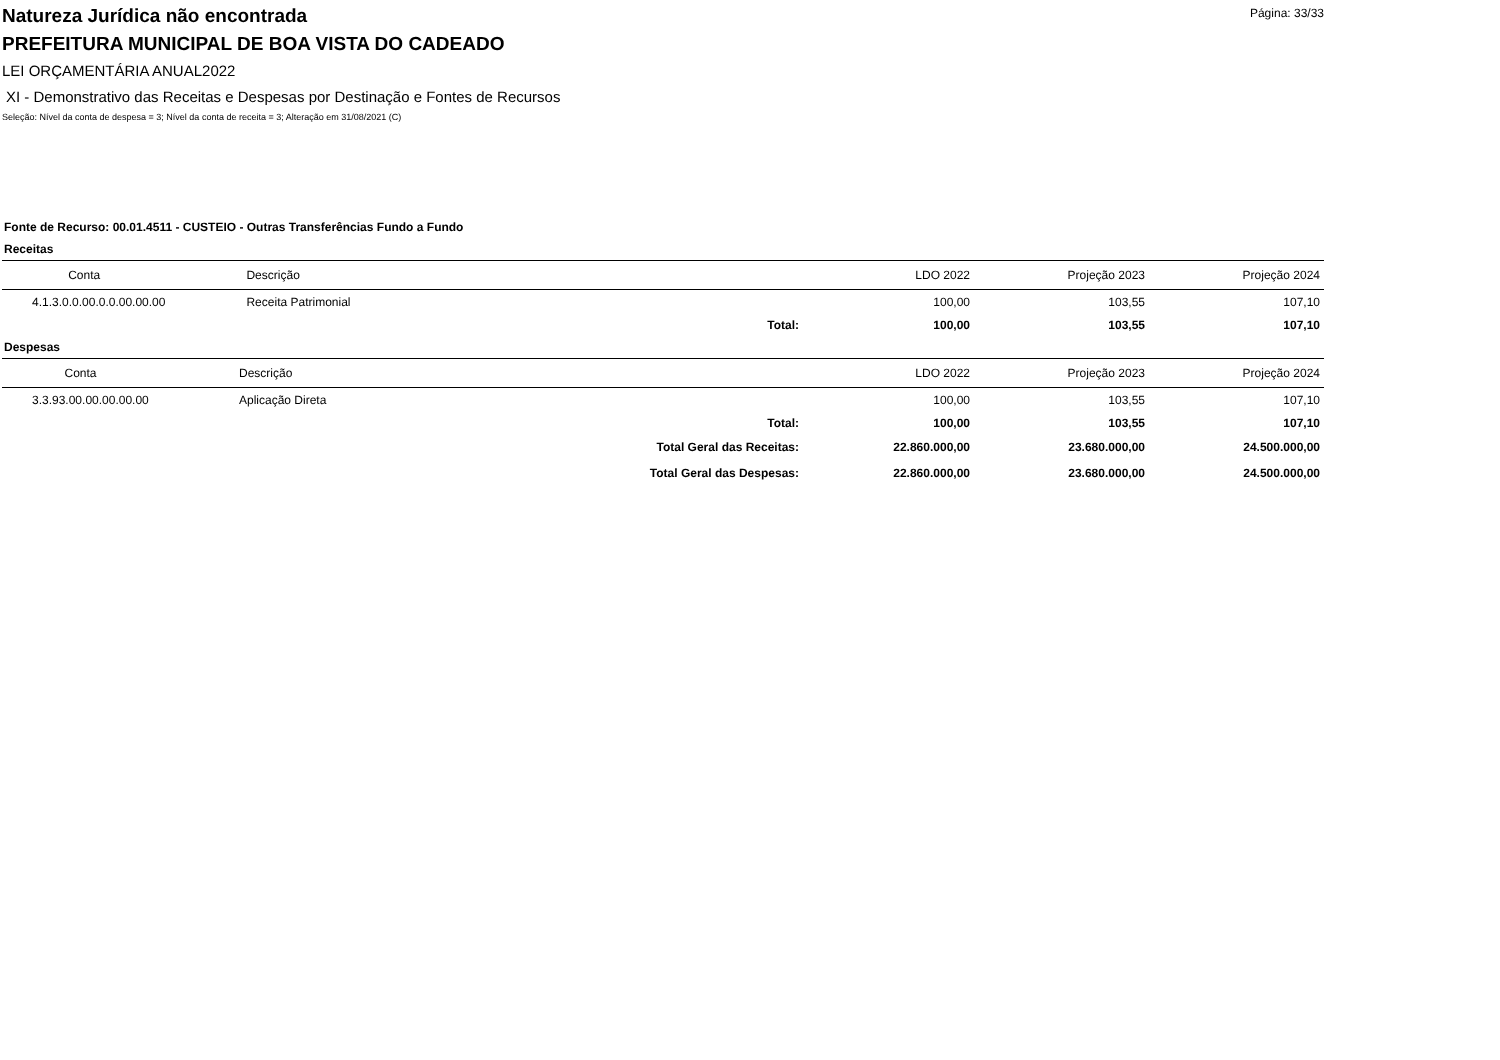Página: 33/33
Natureza Jurídica não encontrada
PREFEITURA MUNICIPAL DE BOA VISTA DO CADEADO
LEI ORÇAMENTÁRIA ANUAL2022
XI - Demonstrativo das Receitas e Despesas por Destinação e Fontes de Recursos
Seleção: Nível da conta de despesa = 3; Nível da conta de receita = 3; Alteração em 31/08/2021 (C)
Fonte de Recurso: 00.01.4511 - CUSTEIO - Outras Transferências Fundo a Fundo
Receitas
| Conta | Descrição | LDO 2022 | Projeção 2023 | Projeção 2024 |
| --- | --- | --- | --- | --- |
| 4.1.3.0.0.00.0.0.00.00.00 | Receita Patrimonial | 100,00 | 103,55 | 107,10 |
| | Total: | 100,00 | 103,55 | 107,10 |
Despesas
| Conta | Descrição | LDO 2022 | Projeção 2023 | Projeção 2024 |
| --- | --- | --- | --- | --- |
| 3.3.93.00.00.00.00.00 | Aplicação Direta | 100,00 | 103,55 | 107,10 |
| | Total: | 100,00 | 103,55 | 107,10 |
| | Total Geral das Receitas: | 22.860.000,00 | 23.680.000,00 | 24.500.000,00 |
| | Total Geral das Despesas: | 22.860.000,00 | 23.680.000,00 | 24.500.000,00 |